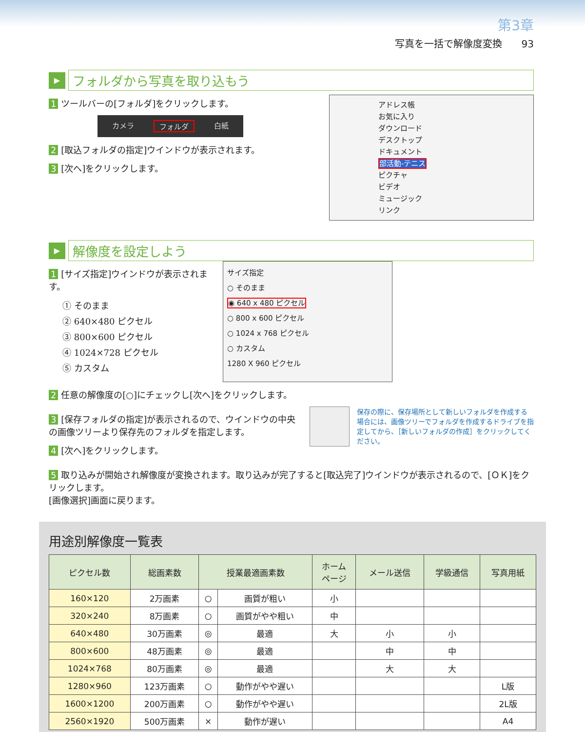第3章
写真を一括で解像度変換　　93
▶
フォルダから写真を取り込もう
1 ツールバーの[フォルダ]をクリックします。
カメラ フォルダ 白紙
2 [取込フォルダの指定]ウインドウが表示されます。
3 [次へ]をクリックします。
アドレス帳
お気に入り
ダウンロード
デスクトップ
ドキュメント
部活動-テニス
ピクチャ
ビデオ
ミュージック
リンク
▶
解像度を設定しよう
1 [サイズ指定]ウインドウが表示されます。
① そのまま
② 640×480 ピクセル
③ 800×600 ピクセル
④ 1024×728 ピクセル
⑤ カスタム
サイズ指定
○ そのまま
◉ 640 x 480 ピクセル
○ 800 x 600 ピクセル
○ 1024 x 768 ピクセル
○ カスタム
1280 X 960 ピクセル
2 任意の解像度の[○]にチェックし[次へ]をクリックします。
3 [保存フォルダの指定]が表示されるので、ウインドウの中央の画像ツリーより保存先のフォルダを指定します。
4 [次へ]をクリックします。
保存の際に、保存場所として新しいフォルダを作成する場合には、画像ツリーでフォルダを作成するドライブを指定してから、［新しいフォルダの作成］をクリックしてください。
5 取り込みが開始され解像度が変換されます。取り込みが完了すると[取込完了]ウインドウが表示されるので、[ＯＫ]をクリックします。
[画像選択]画面に戻ります。
用途別解像度一覧表
| ピクセル数 | 総画素数 | 授業最適画素数 | | ホーム ページ | メール送信 | 学級通信 | 写真用紙 |
| --- | --- | --- | --- | --- | --- | --- | --- |
| 160×120 | 2万画素 | ○ | 画質が粗い | 小 | | | |
| 320×240 | 8万画素 | ○ | 画質がやや粗い | 中 | | | |
| 640×480 | 30万画素 | ◎ | 最適 | 大 | 小 | 小 | |
| 800×600 | 48万画素 | ◎ | 最適 | | 中 | 中 | |
| 1024×768 | 80万画素 | ◎ | 最適 | | 大 | 大 | |
| 1280×960 | 123万画素 | ○ | 動作がやや遅い | | | | L版 |
| 1600×1200 | 200万画素 | ○ | 動作がやや遅い | | | | 2L版 |
| 2560×1920 | 500万画素 | × | 動作が遅い | | | | A4 |